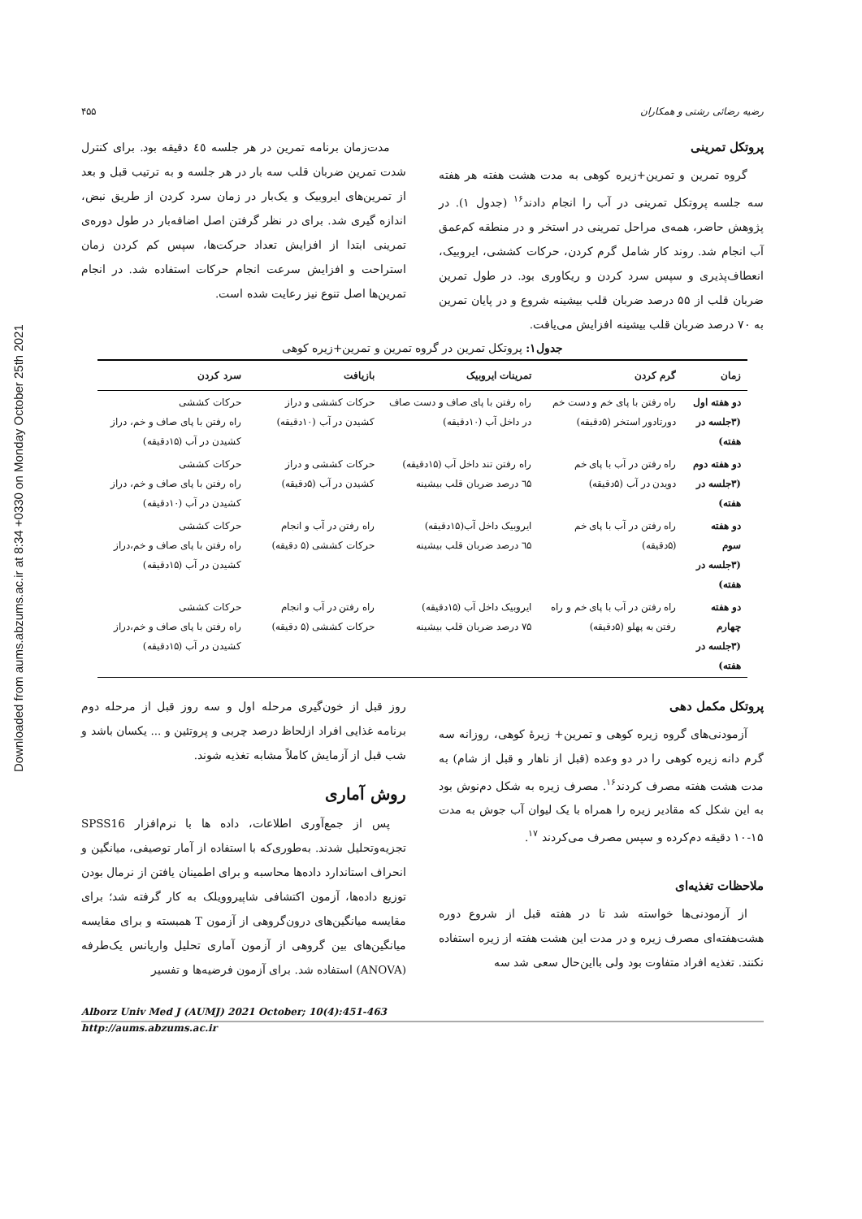Downloaded from aums.abzums.ac.ir at 8:34 +0330 on Monday October 25th 2021
رضیه رضائی رشتی و همکاران ۴۵۵
پروتکل تمرینی
گروه تمرین و تمرین+زیره کوهی به مدت هشت هفته هر هفته سه جلسه پروتکل تمرینی در آب را انجام دادند<sup>۱۶</sup> (جدول ۱). در پژوهش حاضر، همه‌ی مراحل تمرینی در استخر و در منطقه کم‌عمق آب انجام شد. روند کار شامل گرم کردن، حرکات کششی، ایروبیک، انعطاف‌پذیری و سپس سرد کردن و ریکاوری بود. در طول تمرین ضربان قلب از ۵۵ درصد ضربان قلب بیشینه شروع و در پایان تمرین به ۷۰ درصد ضربان قلب بیشینه افزایش می‌یافت.
مدت‌زمان برنامه تمرین در هر جلسه ٤٥ دقیقه بود. برای کنترل شدت تمرین ضربان قلب سه بار در هر جلسه و به ترتیب قبل و بعد از تمرین‌های ایروبیک و یک‌بار در زمان سرد کردن از طریق نبض، اندازه گیری شد. برای در نظر گرفتن اصل اضافه‌بار در طول دوره‌ی تمرینی ابتدا از افزایش تعداد حرکت‌ها، سپس کم کردن زمان استراحت و افزایش سرعت انجام حرکات استفاده شد. در انجام تمرین‌ها اصل تنوع نیز رعایت شده است.
جدول۱: پروتکل تمرین در گروه تمرین و تمرین+زیره کوهی
| زمان | گرم کردن | تمرینات ایروبیک | بازیافت | سرد کردن |
| --- | --- | --- | --- | --- |
| دو هفته اول (۳جلسه در هفته) | راه رفتن با پای خم و دست خم دورتادور استخر (۵دقیقه) | راه رفتن با پای صاف و دست صاف در داخل آب (۱۰دقیقه) | حرکات کششی و دراز کشیدن در آب (۱۰دقیقه) | حرکات کششی راه رفتن با پای صاف و خم، دراز کشیدن در آب (۱۵دقیقه) |
| دو هفته دوم (۳جلسه در هفته) | راه رفتن در آب با پای خم دویدن در آب (۵دقیقه) | راه رفتن تند داخل آب (۱۵دقیقه) ٦۵ درصد ضربان قلب بیشینه | حرکات کششی و دراز کشیدن در آب (۵دقیقه) | حرکات کششی راه رفتن با پای صاف و خم، دراز کشیدن در آب (۱۰دقیقه) |
| دو هفته سوم (۳جلسه در هفته) | راه رفتن در آب با پای خم (۵دقیقه) | ایروبیک داخل آب(۱۵دقیقه) ٦۵ درصد ضربان قلب بیشینه | راه رفتن در آب و انجام حرکات کششی (۵ دقیقه) | حرکات کششی راه رفتن با پای صاف و خم،دراز کشیدن در آب (۱۵دقیقه) |
| دو هفته چهارم (۳جلسه در هفته) | راه رفتن در آب با پای خم و راه رفتن به پهلو (۵دقیقه) | ایروبیک داخل آب (۱۵دقیقه) ۷۵ درصد ضربان قلب بیشینه | راه رفتن در آب و انجام حرکات کششی (۵ دقیقه) | حرکات کششی راه رفتن با پای صاف و خم،دراز کشیدن در آب (۱۵دقیقه) |
پروتکل مکمل دهی
آزمودنی‌های گروه زیره کوهی و تمرین+ زیرهٔ کوهی، روزانه سه گرم دانه زیره کوهی را در دو وعده (قبل از ناهار و قبل از شام) به مدت هشت هفته مصرف کردند<sup>۱۶</sup>. مصرف زیره به شکل دم‌نوش بود به این شکل که مقادیر زیره را همراه با یک لیوان آب جوش به مدت ۱۵-۱۰ دقیقه دم‌کرده و سپس مصرف می‌کردند <sup>۱۷</sup>.
ملاحظات تغذیه‌ای
از آزمودنی‌ها خواسته شد تا در هفته قبل از شروع دوره هشت‌هفته‌ای مصرف زیره و در مدت این هشت هفته از زیره استفاده نکنند. تغذیه افراد متفاوت بود ولی بااین‌حال سعی شد سه
روز قبل از خون‌گیری مرحله اول و سه روز قبل از مرحله دوم برنامه غذایی افراد ازلحاظ درصد چربی و پروتئین و ... یکسان باشد و شب قبل از آزمایش کاملاً مشابه تغذیه شوند.
روش آماری
پس از جمع‌آوری اطلاعات، داده ها با نرم‌افزار SPSS16 تجزیه‌وتحلیل شدند. به‌طوری‌که با استفاده از آمار توصیفی، میانگین و انحراف استاندارد داده‌ها محاسبه و برای اطمینان یافتن از نرمال بودن توزیع داده‌ها، آزمون اکتشافی شاپیروویلک به کار گرفته شد؛ برای مقایسه میانگین‌های درون‌گروهی از آزمون T همبسته و برای مقایسه میانگین‌های بین گروهی از آزمون آماری تحلیل واریانس یک‌طرفه (ANOVA) استفاده شد. برای آزمون فرضیه‌ها و تفسیر
Alborz Univ Med J (AUMJ) 2021 October; 10(4):451-463
http://aums.abzums.ac.ir